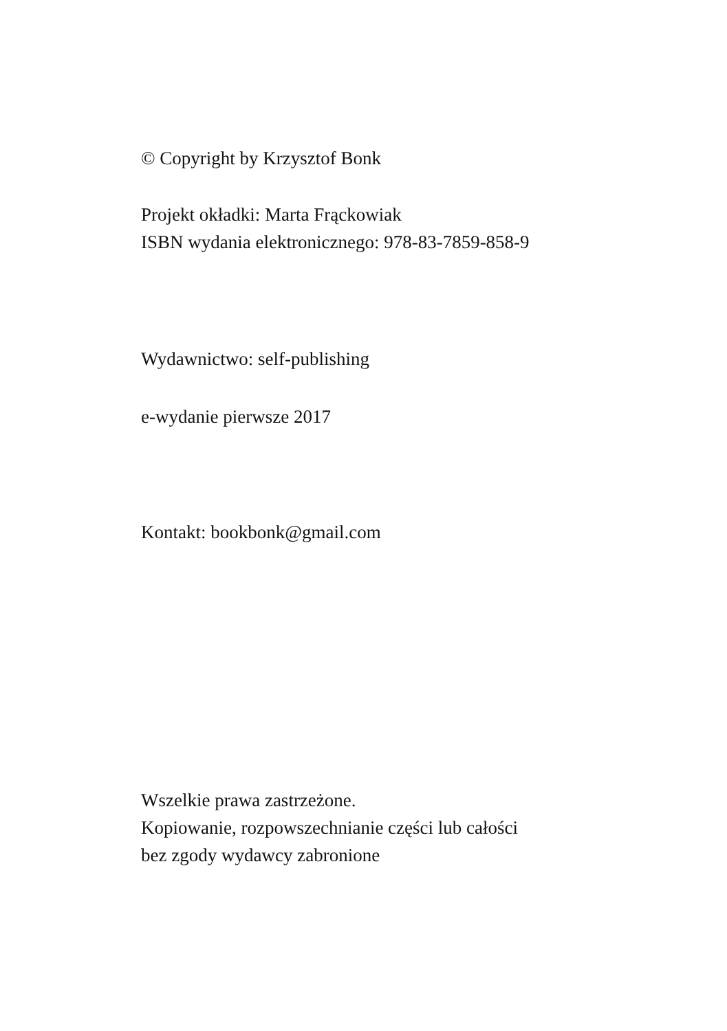© Copyright by Krzysztof Bonk
Projekt okładki: Marta Frąckowiak
ISBN wydania elektronicznego: 978-83-7859-858-9
Wydawnictwo: self-publishing
e-wydanie pierwsze 2017
Kontakt: bookbonk@gmail.com
Wszelkie prawa zastrzeżone.
Kopiowanie, rozpowszechnianie części lub całości
bez zgody wydawcy zabronione